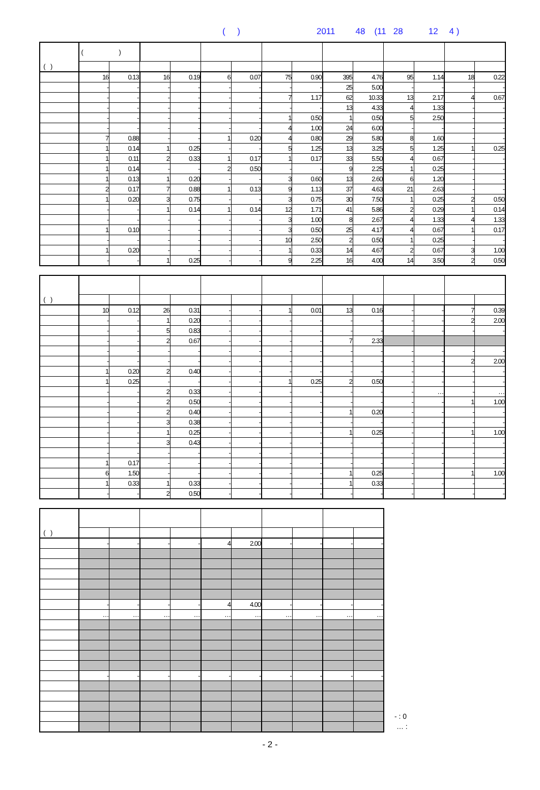( ) 2011 48 (11 28 12 4 )
| ( ) | ( ) | | | | | | | | | | | | | |
| --- | --- | --- | --- | --- | --- | --- | --- | --- | --- | --- | --- | --- | --- | --- |
| | 16 | 0.13 | 16 | 0.19 | 6 | 0.07 | 75 | 0.90 | 395 | 4.76 | 95 | 1.14 | 18 | 0.22 |
| | - | - | - | - | - | - | - | - | 25 | 5.00 | - | - | - | - |
| | - | - | - | - | - | - | 7 | 1.17 | 62 | 10.33 | 13 | 2.17 | 4 | 0.67 |
| | - | - | - | - | - | - | - | - | 13 | 4.33 | 4 | 1.33 | - | - |
| | - | - | - | - | - | - | 1 | 0.50 | 1 | 0.50 | 5 | 2.50 | - | - |
| | - | - | - | - | - | - | 4 | 1.00 | 24 | 6.00 | - | - | - | - |
| | 7 | 0.88 | - | - | 1 | 0.20 | 4 | 0.80 | 29 | 5.80 | 8 | 1.60 | - | - |
| | 1 | 0.14 | 1 | 0.25 | - | - | 5 | 1.25 | 13 | 3.25 | 5 | 1.25 | 1 | 0.25 |
| | 1 | 0.11 | 2 | 0.33 | 1 | 0.17 | 1 | 0.17 | 33 | 5.50 | 4 | 0.67 | - | - |
| | 1 | 0.14 | - | - | 2 | 0.50 | - | - | 9 | 2.25 | 1 | 0.25 | - | - |
| | 1 | 0.13 | 1 | 0.20 | - | - | 3 | 0.60 | 13 | 2.60 | 6 | 1.20 | - | - |
| | 2 | 0.17 | 7 | 0.88 | 1 | 0.13 | 9 | 1.13 | 37 | 4.63 | 21 | 2.63 | - | - |
| | 1 | 0.20 | 3 | 0.75 | - | - | 3 | 0.75 | 30 | 7.50 | 1 | 0.25 | 2 | 0.50 |
| | - | - | 1 | 0.14 | 1 | 0.14 | 12 | 1.71 | 41 | 5.86 | 2 | 0.29 | 1 | 0.14 |
| | - | - | - | - | - | - | 3 | 1.00 | 8 | 2.67 | 4 | 1.33 | 4 | 1.33 |
| | 1 | 0.10 | - | - | - | - | 3 | 0.50 | 25 | 4.17 | 4 | 0.67 | 1 | 0.17 |
| | - | - | - | - | - | - | 10 | 2.50 | 2 | 0.50 | 1 | 0.25 | - | - |
| | 1 | 0.20 | - | - | - | - | 1 | 0.33 | 14 | 4.67 | 2 | 0.67 | 3 | 1.00 |
| | - | - | 1 | 0.25 | - | - | 9 | 2.25 | 16 | 4.00 | 14 | 3.50 | 2 | 0.50 |
| ( ) | | | | | | | | | | | | | | |
| --- | --- | --- | --- | --- | --- | --- | --- | --- | --- | --- | --- | --- | --- | --- |
| | 10 | 0.12 | 26 | 0.31 | - | - | 1 | 0.01 | 13 | 0.16 | - | - | 7 | 0.39 |
| | - | - | 1 | 0.20 | - | - | - | - | - | - | - | - | 2 | 2.00 |
| | - | - | 5 | 0.83 | - | - | - | - | - | - | - | - | - | - |
| | - | - | 2 | 0.67 | - | - | - | - | 7 | 2.33 | | | | |
| | - | - | - | - | - | - | - | - | - | - | - | - | - | - |
| | - | - | - | - | - | - | - | - | - | - | - | - | 2 | 2.00 |
| | 1 | 0.20 | 2 | 0.40 | - | - | - | - | - | - | - | - | - | - |
| | 1 | 0.25 | - | - | - | - | 1 | 0.25 | 2 | 0.50 | - | - | - | - |
| | - | - | 2 | 0.33 | - | - | - | - | - | - | - | … | - | … |
| | - | - | 2 | 0.50 | - | - | - | - | - | - | - | - | 1 | 1.00 |
| | - | - | 2 | 0.40 | - | - | - | - | 1 | 0.20 | - | - | - | - |
| | - | - | 3 | 0.38 | - | - | - | - | - | - | - | - | - | - |
| | - | - | 1 | 0.25 | - | - | - | - | 1 | 0.25 | - | - | 1 | 1.00 |
| | - | - | 3 | 0.43 | - | - | - | - | - | - | - | - | - | - |
| | - | - | - | - | - | - | - | - | - | - | - | - | - | - |
| | 1 | 0.17 | - | - | - | - | - | - | - | - | - | - | - | - |
| | 6 | 1.50 | - | - | - | - | - | - | 1 | 0.25 | - | - | 1 | 1.00 |
| | 1 | 0.33 | 1 | 0.33 | - | - | - | - | 1 | 0.33 | - | - | - | - |
| | - | - | 2 | 0.50 | - | - | - | - | - | - | - | - | - | - |
| ( ) | | | | | | | | | | |
| --- | --- | --- | --- | --- | --- | --- | --- | --- | --- | --- |
| | - | - | - | - | 4 | 2.00 | - | - | - | - |
| | - | - | - | - | 4 | 4.00 | - | - | - | - |
| | … | … | … | … | … | … | … | … | … | … |
| | - | - | - | - | - | - | - | - | - | - |
- : 0
… :
- 2 -